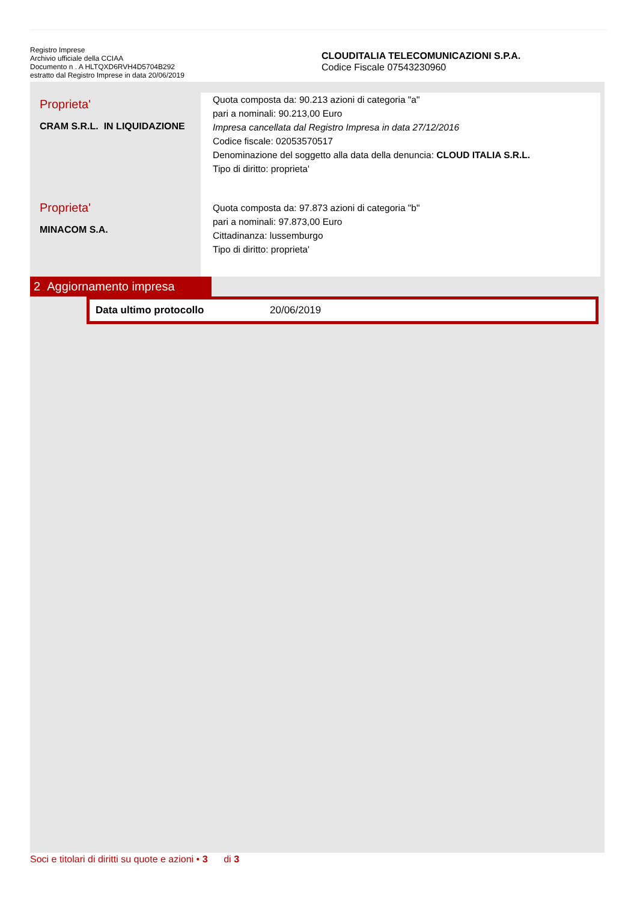Registro Imprese
Archivio ufficiale della CCIAA
Documento n . A HLTQXD6RVH4D5704B292
estratto dal Registro Imprese in data 20/06/2019
CLOUDITALIA TELECOMUNICAZIONI S.P.A.
Codice Fiscale 07543230960
Proprieta'
CRAM S.R.L. IN LIQUIDAZIONE
Quota composta da: 90.213 azioni di categoria "a"
pari a nominali: 90.213,00 Euro
Impresa cancellata dal Registro Impresa in data 27/12/2016
Codice fiscale: 02053570517
Denominazione del soggetto alla data della denuncia: CLOUD ITALIA S.R.L.
Tipo di diritto: proprieta'
Proprieta'
MINACOM S.A.
Quota composta da: 97.873 azioni di categoria "b"
pari a nominali: 97.873,00 Euro
Cittadinanza: lussemburgo
Tipo di diritto: proprieta'
2 Aggiornamento impresa
| Data ultimo protocollo | 20/06/2019 |
Soci e titolari di diritti su quote e azioni • 3 di 3